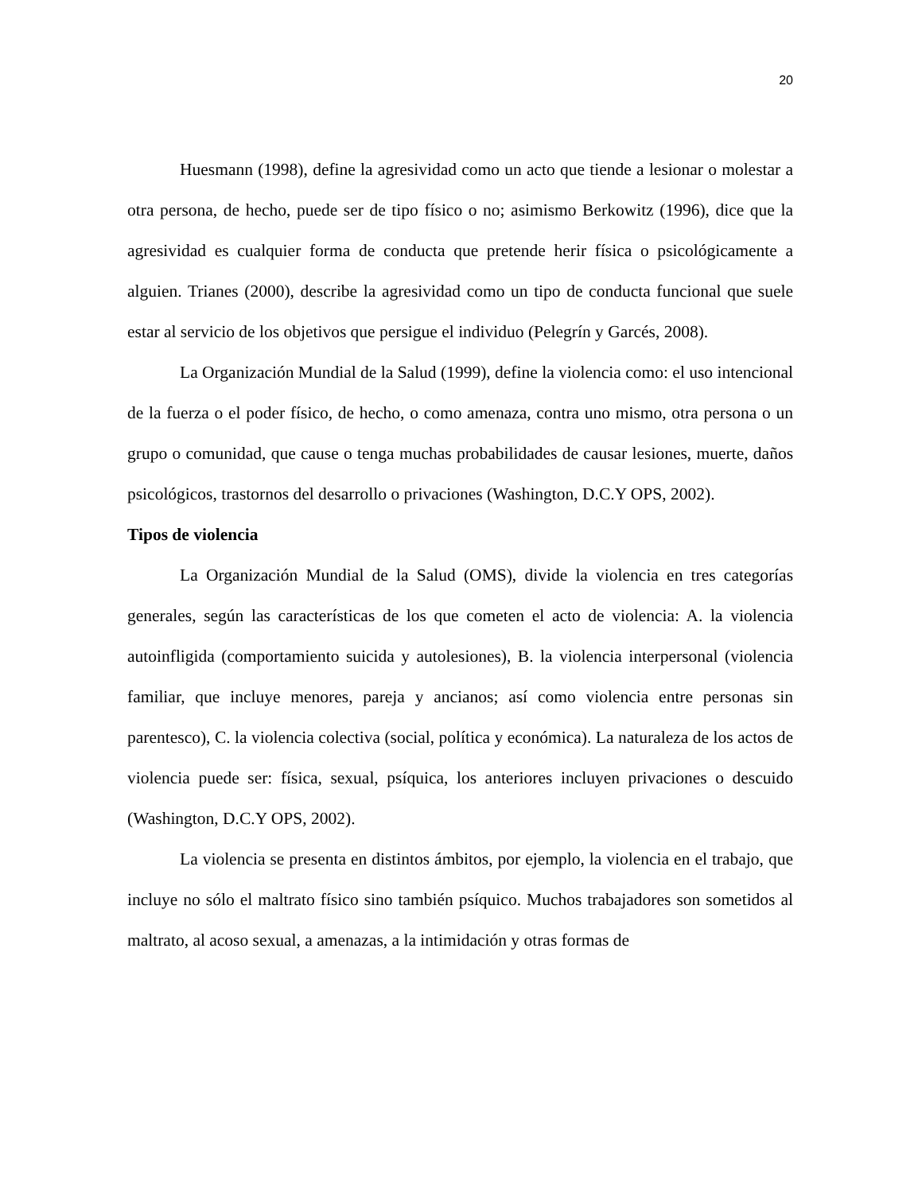20
Huesmann (1998), define la agresividad como un acto que tiende a lesionar o molestar a otra persona, de hecho, puede ser de tipo físico o no; asimismo Berkowitz (1996), dice que la agresividad es cualquier forma de conducta que pretende herir física o psicológicamente a alguien. Trianes (2000), describe la agresividad como un tipo de conducta funcional que suele estar al servicio de los objetivos que persigue el individuo (Pelegrín y Garcés, 2008).
La Organización Mundial de la Salud (1999), define la violencia como: el uso intencional de la fuerza o el poder físico, de hecho, o como amenaza, contra uno mismo, otra persona o un grupo o comunidad, que cause o tenga muchas probabilidades de causar lesiones, muerte, daños psicológicos, trastornos del desarrollo o privaciones (Washington, D.C.Y OPS, 2002).
Tipos de violencia
La Organización Mundial de la Salud (OMS), divide la violencia en tres categorías generales, según las características de los que cometen el acto de violencia: A. la violencia autoinfligida (comportamiento suicida y autolesiones), B. la violencia interpersonal (violencia familiar, que incluye menores, pareja y ancianos; así como violencia entre personas sin parentesco), C. la violencia colectiva (social, política y económica). La naturaleza de los actos de violencia puede ser: física, sexual, psíquica, los anteriores incluyen privaciones o descuido (Washington, D.C.Y OPS, 2002).
La violencia se presenta en distintos ámbitos, por ejemplo, la violencia en el trabajo, que incluye no sólo el maltrato físico sino también psíquico. Muchos trabajadores son sometidos al maltrato, al acoso sexual, a amenazas, a la intimidación y otras formas de